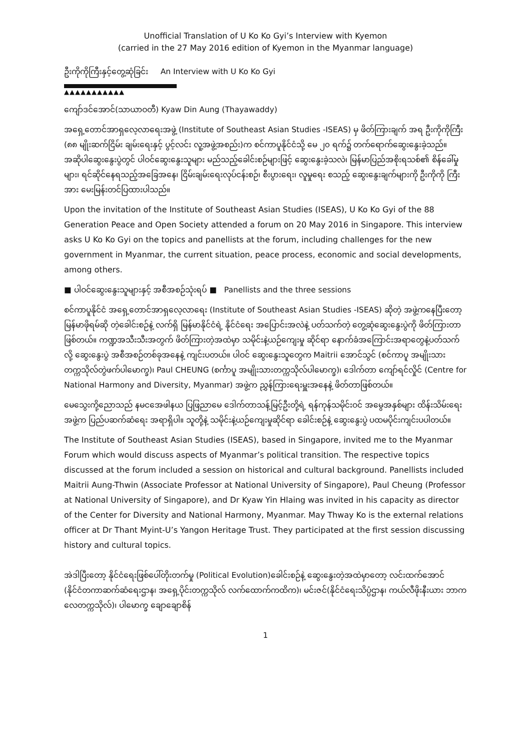Unofficial Translation of U Ko Ko Gyi’s Interview with Kyemon
(carried in the 27 May 2016 edition of Kyemon in the Myanmar language)
ဦးကိုကိုကြီးနှင့်တွေ့ဆုံခြင်း An Interview with U Ko Ko Gyi
▲▲▲▲▲▲▲▲▲▲▲
ကျော်ဒင်အောင်(သာယာဝတီ) Kyaw Din Aung (Thayawaddy)
အရှေ့တောင်အာရှလေ့လာရေးအဖွဲ့ (Institute of Southeast Asian Studies -ISEAS) မှ ဖိတ်ကြားချက် အရ ဦးကိုကိုကြီး (၈၈ မျိုးဆက်ငြိမ်း ချမ်းရေးနှင့် ပွင့်လင်း လူ့အဖွဲ့အစည်း)က စင်ကာပူနိုင်ငံသို့ မေ ၂၀ ရက်၌ တက်ရောက်ဆွေးနွေးခဲ့သည်။ အဆိုပါဆွေးနွေးပွဲတွင် ပါဝင်ဆွေးနွေးသူများ မည်သည့်ခေါင်းစဉ်များဖြင့် ဆွေးနွေးခဲ့သလဲ၊ မြန်မာပြည်အစိုးရသစ်၏ စိန်ခေါ်မှုများ၊ ရင်ဆိုင်နေရသည့်အခြေအနေ၊ ငြိမ်းချမ်းရေးလုပ်ငန်းစဉ်၊ စီးပွားရေး၊ လူမှုရေး စသည့် ဆွေးနွေးချက်များကို ဦးကိုကို ကြီးအား မေးမြန်းတင်ပြထားပါသည်။
Upon the invitation of the Institute of Southeast Asian Studies (ISEAS), U Ko Ko Gyi of the 88 Generation Peace and Open Society attended a forum on 20 May 2016 in Singapore. This interview asks U Ko Ko Gyi on the topics and panellists at the forum, including challenges for the new government in Myanmar, the current situation, peace process, economic and social developments, among others.
■ ပါဝင်ဆွေးနွေးသူများနှင့် အစီအစဉ်သုံးရပ် ■ Panellists and the three sessions
စင်ကာပူနိုင်ငံ အရှေ့တောင်အာရှလေ့လာရေး (Institute of Southeast Asian Studies -ISEAS) ဆိုတဲ့ အဖွဲ့ကနေပြီးတော့ မြန်မာဖိုရမ်ဆို တဲ့ခေါင်းစဉ်နဲ့ လက်ရှိ မြန်မာနိုင်ငံရဲ့ နိုင်ငံရေး အပြောင်းအလဲနဲ့ ပတ်သက်တဲ့ တွေ့ဆုံဆွေးနွေးပွဲကို ဖိတ်ကြားတာဖြစ်တယ်။ ကဏ္ဍအသီးသီးအတွက် ဖိတ်ကြားတဲ့အထဲမှာ သမိုင်းနဲ့ယဉ်ကျေးမှု ဆိုင်ရာ နောက်ခံအကြောင်းအရာတွေနဲ့ပတ်သက်လို့ ဆွေးနွေးပွဲ အစီအစဉ်တစ်ခုအနေနဲ့ ကျင်းပတယ်။ ပါဝင် ဆွေးနွေးသူတွေက Maitrii အောင်သွင် (စင်ကာပူ အမျိုးသားတက္ကသိုလ်တွဲဖက်ပါမောက္ခ)၊ Paul CHEUNG (စင်္ကာပူ အမျိုးသားတက္ကသိုလ်ပါမောက္ခ)၊ ဒေါက်တာ ကျော်ရင်လှိုင် (Centre for National Harmony and Diversity, Myanmar) အဖွဲ့က ညွှန်ကြားရေးမှူးအနေနဲ့ ဖိတ်တာဖြစ်တယ်။
မေသွေးကို့ညောသည် နမငအေဖါနယ ပြဖြညာမေ ဒေါက်တာသန့်မြင့်ဦးတို့ရဲ့ ရန်ကုန်သမိုင်းဝင် အမွေအနှစ်များ ထိန်းသိမ်းရေးအဖွဲ့က ပြည်ပဆက်ဆံရေး အရာရှိပါ။ သူတို့နဲ့ သမိုင်းနဲ့ယဉ်ကျေးမှုဆိုင်ရာ ခေါင်းစဉ်နဲ့ ဆွေးနွေးပွဲ ပထမပိုင်းကျင်းပပါတယ်။
The Institute of Southeast Asian Studies (ISEAS), based in Singapore, invited me to the Myanmar Forum which would discuss aspects of Myanmar’s political transition. The respective topics discussed at the forum included a session on historical and cultural background. Panellists included Maitrii Aung-Thwin (Associate Professor at National University of Singapore), Paul Cheung (Professor at National University of Singapore), and Dr Kyaw Yin Hlaing was invited in his capacity as director of the Center for Diversity and National Harmony, Myanmar. May Thway Ko is the external relations officer at Dr Thant Myint-U’s Yangon Heritage Trust. They participated at the first session discussing history and cultural topics.
အဲဒါပြီးတော့ နိုင်ငံရေးဖြစ်ပေါ်တိုးတက်မှု (Political Evolution)ခေါင်းစဉ်နဲ့ ဆွေးနွေးတဲ့အထဲမှာတော့ လင်းထက်အောင် (နိုင်ငံတကာဆက်ဆံရေးဌာန၊ အရှေ့ပိုင်းတက္ကသိုလ် လက်ထောက်ကထိက)၊ မင်းဇင်(နိုင်ငံရေးသိပ္ပံဌာန၊ ကယ်လီဖိုးနီးယား ဘာကလေတက္ကသိုလ်)၊ ပါမောက္ခ ချောချောစိန်
1